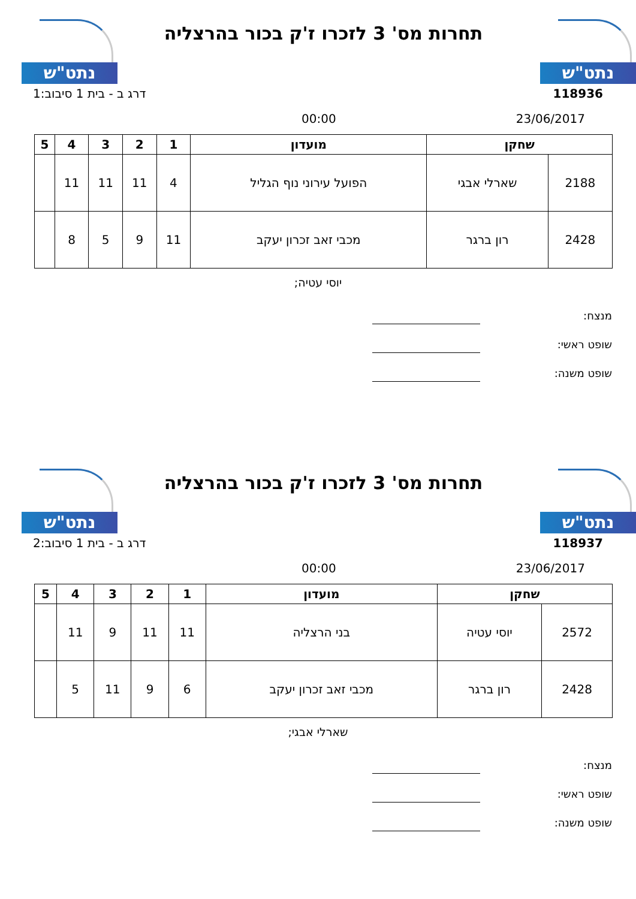נתט"ש
תחרות מס' 3 לזכרו ז'ק בכור בהרצליה
נתט"ש
118936 דרג ב - בית 1 סיבוב:1
23/06/2017 00:00
| שחקן | | מועדון | 1 | 2 | 3 | 4 | 5 |
| --- | --- | --- | --- | --- | --- | --- | --- |
| 2188 | שארלי אבגי | הפועל עירוני נוף הגליל | 4 | 11 | 11 | 11 | |
| 2428 | רון ברגר | מכבי זאב זכרון יעקב | 11 | 9 | 5 | 8 | |
יוסי עטיה;
מנצח:
שופט ראשי:
שופט משנה:
נתט"ש
תחרות מס' 3 לזכרו ז'ק בכור בהרצליה
נתט"ש
118937 דרג ב - בית 1 סיבוב:2
23/06/2017 00:00
| שחקן | | מועדון | 1 | 2 | 3 | 4 | 5 |
| --- | --- | --- | --- | --- | --- | --- | --- |
| 2572 | יוסי עטיה | בני הרצליה | 11 | 11 | 9 | 11 | |
| 2428 | רון ברגר | מכבי זאב זכרון יעקב | 6 | 9 | 11 | 5 | |
שארלי אבגי;
מנצח:
שופט ראשי:
שופט משנה: